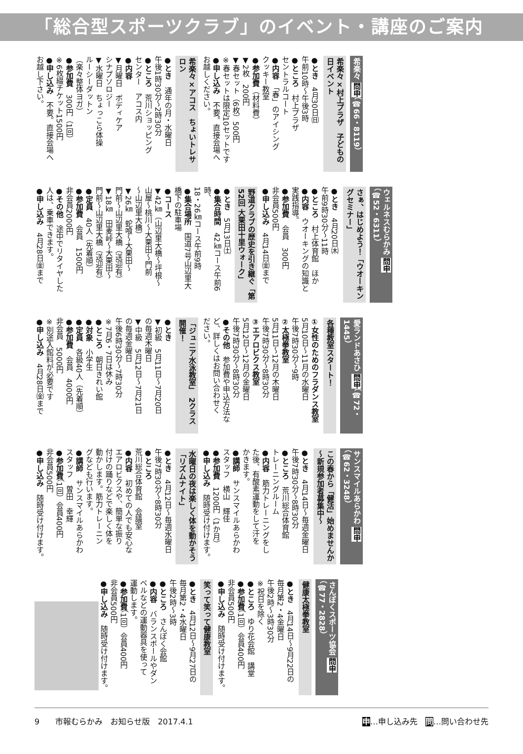「総合型スポーツクラブ」のイベント・講座のご案内
希楽々 問申（☎66・8119）
希楽々×村上プラザ　子どもの日イベント
●とき　4月30日㈰
午前10時～午後3時
●ところ　村上プラザ
セントラルコート
●内容　「春」のアイシング
クッキー教室
●参加費（材料費）
▼2枚　200円
▼春セット（6枚）500円
※春セットは限定10セットです
●申し込み　不要。直接会場へ
お越しください。
希楽々×アコス　ちょいトレサロン
●とき　通年の月・水曜日
午後1時30分～2時30分
●ところ　荒川ショッピング
センター　アコス内
●内容
▼月曜日　ボディケア
シナプソロジー
▼水曜日　ちょっこら体操
ルーシーダットン
（楽々整体ヨガ）
●参加費　300円（1回）
※6枚綴チケット1500円
●申し込み　不要。直接会場へ
お越し下さい。
ウェルネスむらかみ 問申（☎52・6311）
さぁ、はじめよう！「ウオーキングセミナー」
●とき　4月20日㈭
午前9時30分～11時
●ところ　村上体育館　ほか
●内容　ウオーキングの知識と
実践指導。
●参加費　会員　300円
非会員500円
●申し込み　4月14日㈮まで
野道クラブの歴史を引き継ぐ「第52回 大栗田十里ウォーク」
●とき　5月13日㈯
●集合時間　42㎞コース午前6時、
18・26㎞コース午前9時
●集合場所　国道7号山辺里大
橋下の駐車場
●コース
▼42㎞（山辺里大橋～坪根～
山屋～桃川～大栗田～門前
～山辺里大橋）
▼26㎞　蛇喰～大栗田～
門前～山辺里大橋（送迎有）
▼18㎞　田麦峠～大栗田～
門前～山辺里大橋（送迎有）
●定員　40人（先着順）
●参加費　会員　1500円
非会員2000円
●その他　途中でリタイヤした
人は、乗車できます。
●申し込み　4月28日㈮まで
愛ランドあさひ 問申（☎72・1445）
各種教室スタート！
①女性のためのフラダンス教室
5月10日～11月の水曜日
午後7時30分～9時
②太極拳教室
5月11日～12月の木曜日
午後7時30分～8時30分
③エアロビクス教室
5月12日～12月の金曜日
午後7時30分～8時30分
●その他　参加費や申込方法な
ど、詳しくはお問い合わせく
ださい。
「ジュニア水泳教室」　2クラス開催！
●とき
▼初級　5月11日～7月20日
の毎週木曜日
▼中級　5月12日～7月21日
の毎週金曜日
午後6時30分～7時30分
※7月6・7日は休み
●ところ　朝日きれい館
●対象　小学生
●定員　各級40人（先着順）
●参加費　会員　4000円
非会員　5000円
※別途入館料が必要です
●申し込み　4月28日㈮まで
サンスマイルあらかわ 問申（☎62・3248）
この春から「健活」始めませんか　～新規参加者募集中～
●とき　4月14日～毎週金曜日
午後7時30分～8時30分
●ところ　荒川総合体育館
トレーニングルーム
●内容　筋力トレーニングをし
た後、有酸素運動をして汗を
かきます。
●講師　サンスマイルあらかわ
スタッフ　横山　輝佳
●参加費　1200円（1か月）
●申し込み　随時受け付けます。
水曜日の夜は楽しく体を動かそう「リズムナイト」
●とき　4月12日～毎週水曜日
午後7時30分～8時30分
●ところ
荒川総合体育館　会議室
●内容　初めての人でも安心な
エアロビクスや、簡単な振り
付けの踊りなどで楽しく体を
動かします。筋力トレーニン
グなども行います。
●講師　サンスマイルあらかわ
スタッフ　曽田　幸輝
●参加費（1回）会員400円
非会員500円
●申し込み　随時受け付けます。
さんぽくスポーツ協会 問申（☎77・2828）
健康太極拳教室
●とき　4月14日～9月22日の
毎月第2・4金曜日
午後2時～3時30分
※祝日を除く
●ところ　ゆり花会館　講堂
●参加費（1回）会員400円
非会員500円
●申し込み　随時受け付けます。
笑って笑って健康教室
●とき　4月12日～9月27日の
毎月第2・4水曜日
午後2時～3時
●ところ　さんぽく会館
●内容　バランスボールやダン
ベルなどの運動器具を使って
運動します。
●参加費（1回）会員400円
非会員500円
●申し込み　随時受け付けます。
9　　市報むらかみ　お知らせ版　2017.4.1 申…申し込み先　問…問い合わせ先